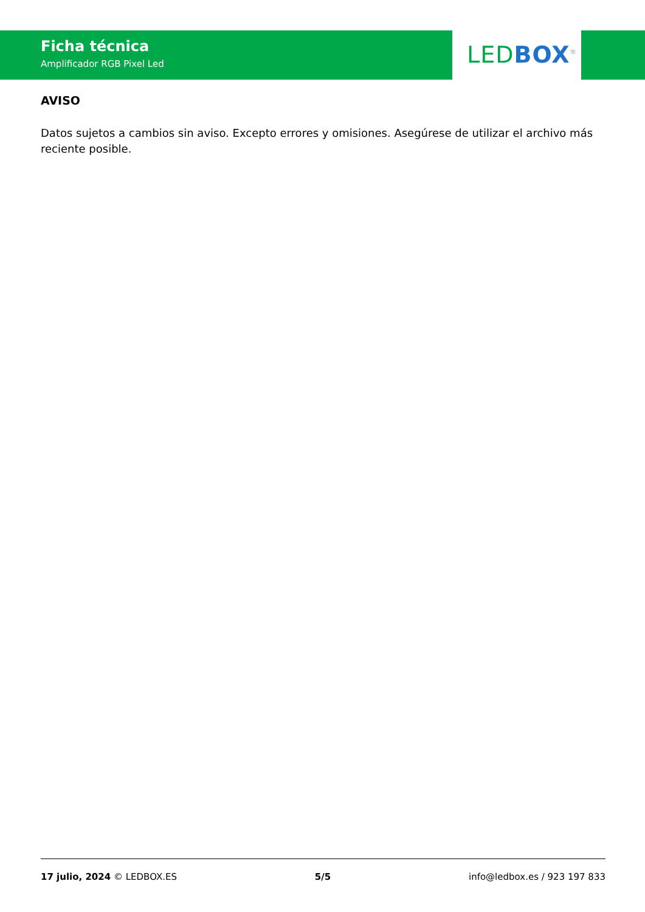Ficha técnica
Amplificador RGB Pixel Led
LED BOX<sup>®</sup>
AVISO
Datos sujetos a cambios sin aviso. Excepto errores y omisiones. Asegúrese de utilizar el archivo más reciente posible.
17 julio, 2024 © LEDBOX.ES 5/5 info@ledbox.es / 923 197 833